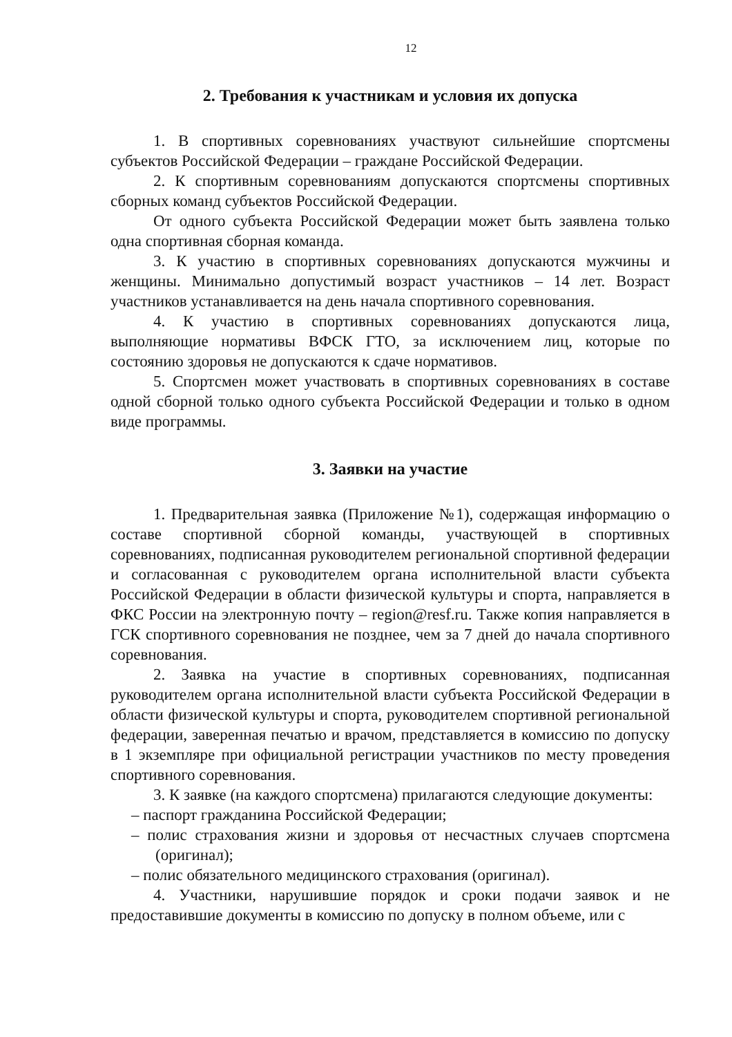12
2. Требования к участникам и условия их допуска
1. В спортивных соревнованиях участвуют сильнейшие спортсмены субъектов Российской Федерации – граждане Российской Федерации.
2. К спортивным соревнованиям допускаются спортсмены спортивных сборных команд субъектов Российской Федерации.
От одного субъекта Российской Федерации может быть заявлена только одна спортивная сборная команда.
3. К участию в спортивных соревнованиях допускаются мужчины и женщины. Минимально допустимый возраст участников – 14 лет. Возраст участников устанавливается на день начала спортивного соревнования.
4. К участию в спортивных соревнованиях допускаются лица, выполняющие нормативы ВФСК ГТО, за исключением лиц, которые по состоянию здоровья не допускаются к сдаче нормативов.
5. Спортсмен может участвовать в спортивных соревнованиях в составе одной сборной только одного субъекта Российской Федерации и только в одном виде программы.
3. Заявки на участие
1. Предварительная заявка (Приложение №1), содержащая информацию о составе спортивной сборной команды, участвующей в спортивных соревнованиях, подписанная руководителем региональной спортивной федерации и согласованная с руководителем органа исполнительной власти субъекта Российской Федерации в области физической культуры и спорта, направляется в ФКС России на электронную почту – region@resf.ru. Также копия направляется в ГСК спортивного соревнования не позднее, чем за 7 дней до начала спортивного соревнования.
2. Заявка на участие в спортивных соревнованиях, подписанная руководителем органа исполнительной власти субъекта Российской Федерации в области физической культуры и спорта, руководителем спортивной региональной федерации, заверенная печатью и врачом, представляется в комиссию по допуску в 1 экземпляре при официальной регистрации участников по месту проведения спортивного соревнования.
3. К заявке (на каждого спортсмена) прилагаются следующие документы:
– паспорт гражданина Российской Федерации;
– полис страхования жизни и здоровья от несчастных случаев спортсмена (оригинал);
– полис обязательного медицинского страхования (оригинал).
4. Участники, нарушившие порядок и сроки подачи заявок и не предоставившие документы в комиссию по допуску в полном объеме, или с